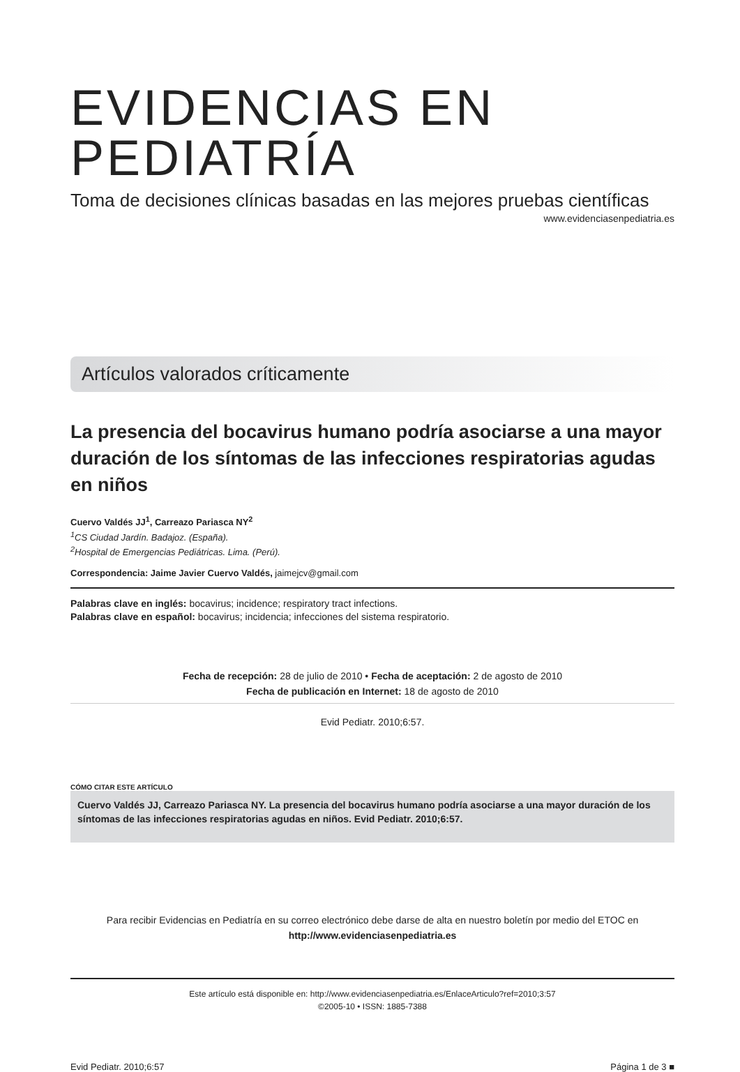EVIDENCIAS EN PEDIATRÍA
Toma de decisiones clínicas basadas en las mejores pruebas científicas
www.evidenciasenpediatria.es
Artículos valorados críticamente
La presencia del bocavirus humano podría asociarse a una mayor duración de los síntomas de las infecciones respiratorias agudas en niños
Cuervo Valdés JJ<sup>1</sup>, Carreazo Pariasca NY<sup>2</sup>
<sup>1</sup> CS Ciudad Jardín. Badajoz. (España).
<sup>2</sup> Hospital de Emergencias Pediátricas. Lima. (Perú).
Correspondencia: Jaime Javier Cuervo Valdés, jaimejcv@gmail.com
Palabras clave en inglés: bocavirus; incidence; respiratory tract infections.
Palabras clave en español: bocavirus; incidencia; infecciones del sistema respiratorio.
Fecha de recepción: 28 de julio de 2010 • Fecha de aceptación: 2 de agosto de 2010
Fecha de publicación en Internet: 18 de agosto de 2010
Evid Pediatr. 2010;6:57.
CÓMO CITAR ESTE ARTÍCULO
Cuervo Valdés JJ, Carreazo Pariasca NY. La presencia del bocavirus humano podría asociarse a una mayor duración de los síntomas de las infecciones respiratorias agudas en niños. Evid Pediatr. 2010;6:57.
Para recibir Evidencias en Pediatría en su correo electrónico debe darse de alta en nuestro boletín por medio del ETOC en
http://www.evidenciasenpediatria.es
Este artículo está disponible en: http://www.evidenciasenpediatria.es/EnlaceArticulo?ref=2010;3:57
©2005-10 • ISSN: 1885-7388
Evid Pediatr. 2010;6:57 Página 1 de 3 ■